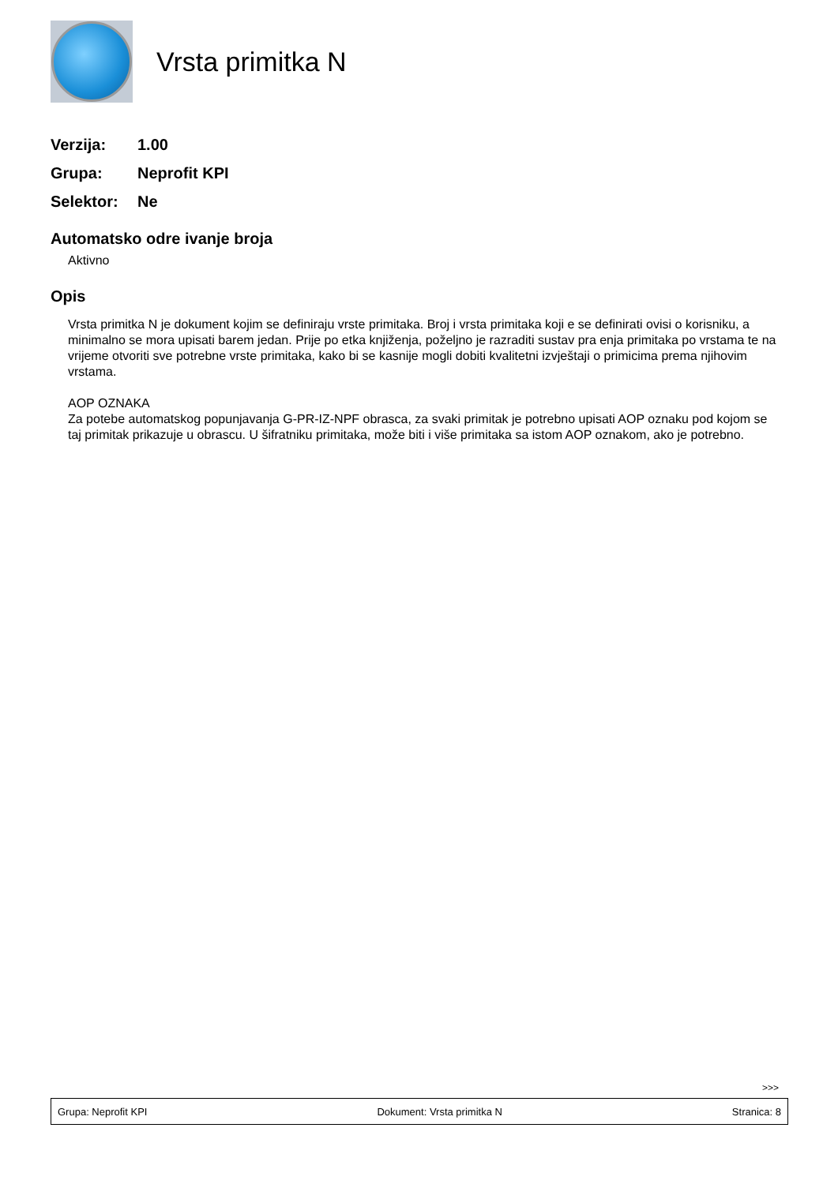Vrsta primitka N
Verzija: 1.00
Grupa: Neprofit KPI
Selektor: Ne
Automatsko odre ivanje broja
Aktivno
Opis
Vrsta primitka N je dokument kojim se definiraju vrste primitaka. Broj i vrsta primitaka koji e se definirati ovisi o korisniku, a minimalno se mora upisati barem jedan. Prije po etka knjiženja, poželjno je razraditi sustav pra enja primitaka po vrstama te na vrijeme otvoriti sve potrebne vrste primitaka, kako bi se kasnije mogli dobiti kvalitetni izvještaji o primicima prema njihovim vrstama.
AOP OZNAKA
Za potebe automatskog popunjavanja G-PR-IZ-NPF obrasca, za svaki primitak je potrebno upisati AOP oznaku pod kojom se taj primitak prikazuje u obrascu. U šifratniku primitaka, može biti i više primitaka sa istom AOP oznakom, ako je potrebno.
>>>
Grupa: Neprofit KPI Dokument: Vrsta primitka N Stranica: 8